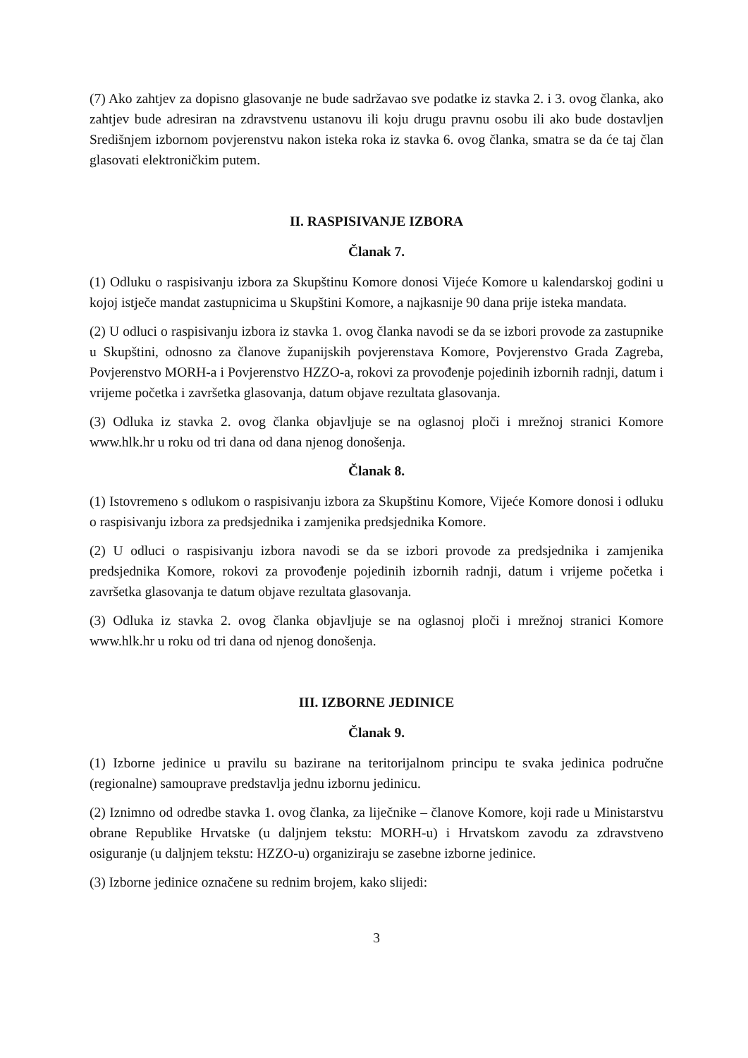(7) Ako zahtjev za dopisno glasovanje ne bude sadržavao sve podatke iz stavka 2. i 3. ovog članka, ako zahtjev bude adresiran na zdravstvenu ustanovu ili koju drugu pravnu osobu ili ako bude dostavljen Središnjem izbornom povjerenstvu nakon isteka roka iz stavka 6. ovog članka, smatra se da će taj član glasovati elektroničkim putem.
II. RASPISIVANJE IZBORA
Članak 7.
(1) Odluku o raspisivanju izbora za Skupštinu Komore donosi Vijeće Komore u kalendarskoj godini u kojoj istječe mandat zastupnicima u Skupštini Komore, a najkasnije 90 dana prije isteka mandata.
(2) U odluci o raspisivanju izbora iz stavka 1. ovog članka navodi se da se izbori provode za zastupnike u Skupštini, odnosno za članove županijskih povjerenstava Komore, Povjerenstvo Grada Zagreba, Povjerenstvo MORH-a i Povjerenstvo HZZO-a, rokovi za provođenje pojedinih izbornih radnji, datum i vrijeme početka i završetka glasovanja, datum objave rezultata glasovanja.
(3) Odluka iz stavka 2. ovog članka objavljuje se na oglasnoj ploči i mrežnoj stranici Komore www.hlk.hr u roku od tri dana od dana njenog donošenja.
Članak 8.
(1) Istovremeno s odlukom o raspisivanju izbora za Skupštinu Komore, Vijeće Komore donosi i odluku o raspisivanju izbora za predsjednika i zamjenika predsjednika Komore.
(2) U odluci o raspisivanju izbora navodi se da se izbori provode za predsjednika i zamjenika predsjednika Komore, rokovi za provođenje pojedinih izbornih radnji, datum i vrijeme početka i završetka glasovanja te datum objave rezultata glasovanja.
(3) Odluka iz stavka 2. ovog članka objavljuje se na oglasnoj ploči i mrežnoj stranici Komore www.hlk.hr u roku od tri dana od njenog donošenja.
III. IZBORNE JEDINICE
Članak 9.
(1) Izborne jedinice u pravilu su bazirane na teritorijalnom principu te svaka jedinica područne (regionalne) samouprave predstavlja jednu izbornu jedinicu.
(2) Iznimno od odredbe stavka 1. ovog članka, za liječnike – članove Komore, koji rade u Ministarstvu obrane Republike Hrvatske (u daljnjem tekstu: MORH-u) i Hrvatskom zavodu za zdravstveno osiguranje (u daljnjem tekstu: HZZO-u) organiziraju se zasebne izborne jedinice.
(3) Izborne jedinice označene su rednim brojem, kako slijedi:
3